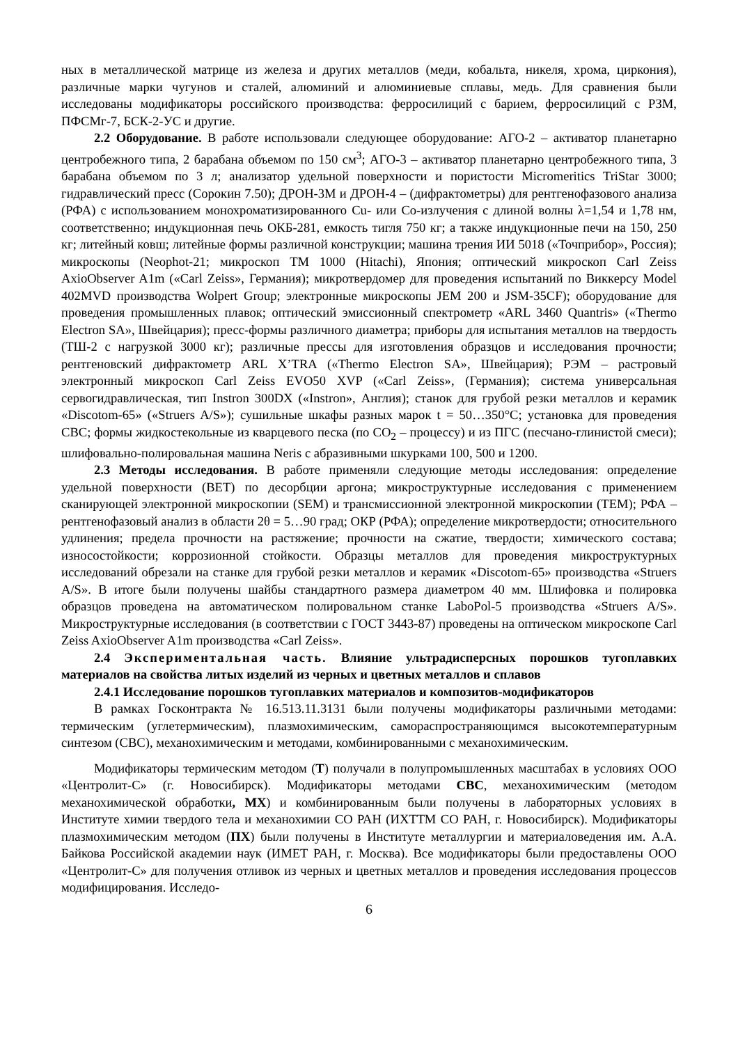ных в металлической матрице из железа и других металлов (меди, кобальта, никеля, хрома, циркония), различные марки чугунов и сталей, алюминий и алюминиевые сплавы, медь. Для сравнения были исследованы модификаторы российского производства: ферросилиций с барием, ферросилиций с РЗМ, ПФСМг-7, БСК-2-УС и другие.
2.2 Оборудование. В работе использовали следующее оборудование: АГО-2 – активатор планетарно центробежного типа, 2 барабана объемом по 150 см<sup>3</sup>; АГО-3 – активатор планетарно центробежного типа, 3 барабана объемом по 3 л; анализатор удельной поверхности и пористости Micromeritics TriStar 3000; гидравлический пресс (Сорокин 7.50); ДРОН-3М и ДРОН-4 – (дифрактометры) для рентгенофазового анализа (РФА) с использованием монохроматизированного Cu- или Co-излучения с длиной волны λ=1,54 и 1,78 нм, соответственно; индукционная печь ОКБ-281, емкость тигля 750 кг; а также индукционные печи на 150, 250 кг; литейный ковш; литейные формы различной конструкции; машина трения ИИ 5018 («Точприбор», Россия); микроскопы (Neophot-21; микроскоп ТМ 1000 (Hitachi), Япония; оптический микроскоп Carl Zeiss AxioObserver A1m («Carl Zeiss», Германия); микротвердомер для проведения испытаний по Виккерсу Model 402MVD производства Wolpert Group; электронные микроскопы JEM 200 и JSM-35CF); оборудование для проведения промышленных плавок; оптический эмиссионный спектрометр «ARL 3460 Quantris» («Thermo Electron SA», Швейцария); пресс-формы различного диаметра; приборы для испытания металлов на твердость (ТШ-2 с нагрузкой 3000 кг); различные прессы для изготовления образцов и исследования прочности; рентгеновский дифрактометр ARL X’TRA («Thermo Electron SA», Швейцария); РЭМ – растровый электронный микроскоп Carl Zeiss EVO50 XVP («Carl Zeiss», (Германия); система универсальная сервогидравлическая, тип Instron 300DX («Instron», Англия); станок для грубой резки металлов и керамик «Discotom-65» («Struers A/S»); сушильные шкафы разных марок t = 50…350°С; установка для проведения СВС; формы жидкостекольные из кварцевого песка (по CO<sub>2</sub> – процессу) и из ПГС (песчано-глинистой смеси); шлифовально-полировальная машина Neris с абразивными шкурками 100, 500 и 1200.
2.3 Методы исследования. В работе применяли следующие методы исследования: определение удельной поверхности (BET) по десорбции аргона; микроструктурные исследования с применением сканирующей электронной микроскопии (SEM) и трансмиссионной электронной микроскопии (ТЕМ); РФА – рентгенофазовый анализ в области 2θ = 5…90 град; ОКР (РФА); определение микротвердости; относительного удлинения; предела прочности на растяжение; прочности на сжатие, твердости; химического состава; износостойкости; коррозионной стойкости. Образцы металлов для проведения микроструктурных исследований обрезали на станке для грубой резки металлов и керамик «Discotom-65» производства «Struers A/S». В итоге были получены шайбы стандартного размера диаметром 40 мм. Шлифовка и полировка образцов проведена на автоматическом полировальном станке LaboPol-5 производства «Struers A/S». Микроструктурные исследования (в соответствии с ГОСТ 3443-87) проведены на оптическом микроскопе Carl Zeiss AxioObserver A1m производства «Carl Zeiss».
2.4 Экспериментальная часть. Влияние ультрадисперсных порошков тугоплавких материалов на свойства литых изделий из черных и цветных металлов и сплавов
2.4.1 Исследование порошков тугоплавких материалов и композитов-модификаторов
В рамках Госконтракта № 16.513.11.3131 были получены модификаторы различными методами: термическим (углетермическим), плазмохимическим, самораспространяющимся высокотемпературным синтезом (СВС), механохимическим и методами, комбинированными с механохимическим.
Модификаторы термическим методом (Т) получали в полупромышленных масштабах в условиях ООО «Центролит-С» (г. Новосибирск). Модификаторы методами СВС, механохимическим (методом механохимической обработки, МХ) и комбинированным были получены в лабораторных условиях в Институте химии твердого тела и механохимии СО РАН (ИХТТМ СО РАН, г. Новосибирск). Модификаторы плазмохимическим методом (ПХ) были получены в Институте металлургии и материаловедения им. А.А. Байкова Российской академии наук (ИМЕТ РАН, г. Москва). Все модификаторы были предоставлены ООО «Центролит-С» для получения отливок из черных и цветных металлов и проведения исследования процессов модифицирования. Исследо-
6